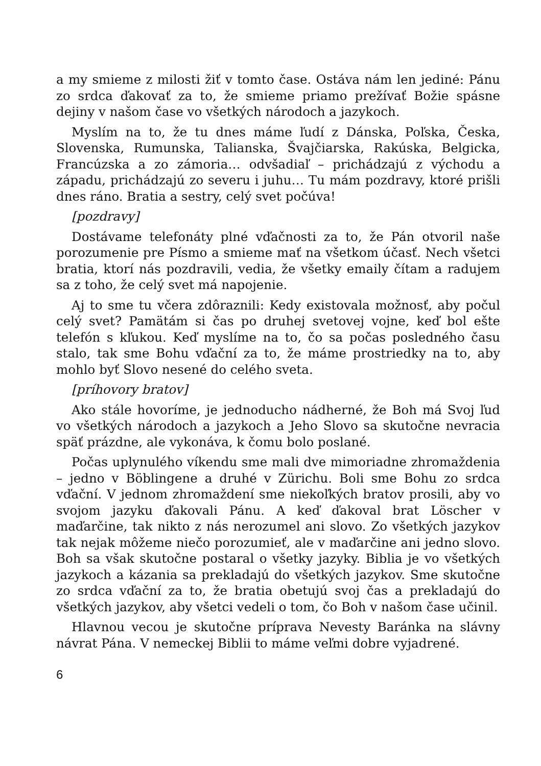a my smieme z milosti žiť v tomto čase. Ostáva nám len jediné: Pánu zo srdca ďakovať za to, že smieme priamo prežívať Božie spásne dejiny v našom čase vo všetkých národoch a jazykoch.
Myslím na to, že tu dnes máme ľudí z Dánska, Poľska, Česka, Slovenska, Rumunska, Talianska, Švajčiarska, Rakúska, Belgicka, Francúzska a zo zámoria… odvšadiaľ – prichádzajú z východu a západu, prichádzajú zo severu i juhu… Tu mám pozdravy, ktoré prišli dnes ráno. Bratia a sestry, celý svet počúva!
[pozdravy]
Dostávame telefonáty plné vďačnosti za to, že Pán otvoril naše porozumenie pre Písmo a smieme mať na všetkom účasť. Nech všetci bratia, ktorí nás pozdravili, vedia, že všetky emaily čítam a radujem sa z toho, že celý svet má napojenie.
Aj to sme tu včera zdôraznili: Kedy existovala možnosť, aby počul celý svet? Pamätám si čas po druhej svetovej vojne, keď bol ešte telefón s kľukou. Keď myslíme na to, čo sa počas posledného času stalo, tak sme Bohu vďační za to, že máme prostriedky na to, aby mohlo byť Slovo nesené do celého sveta.
[príhovory bratov]
Ako stále hovoríme, je jednoducho nádherné, že Boh má Svoj ľud vo všetkých národoch a jazykoch a Jeho Slovo sa skutočne nevracia späť prázdne, ale vykonáva, k čomu bolo poslané.
Počas uplynulého víkendu sme mali dve mimoriadne zhromaždenia – jedno v Böblingene a druhé v Zürichu. Boli sme Bohu zo srdca vďační. V jednom zhromaždení sme niekoľkých bratov prosili, aby vo svojom jazyku ďakovali Pánu. A keď ďakoval brat Löscher v maďarčine, tak nikto z nás nerozumel ani slovo. Zo všetkých jazykov tak nejak môžeme niečo porozumieť, ale v maďarčine ani jedno slovo. Boh sa však skutočne postaral o všetky jazyky. Biblia je vo všetkých jazykoch a kázania sa prekladajú do všetkých jazykov. Sme skutočne zo srdca vďační za to, že bratia obetujú svoj čas a prekladajú do všetkých jazykov, aby všetci vedeli o tom, čo Boh v našom čase učinil.
Hlavnou vecou je skutočne príprava Nevesty Baránka na slávny návrat Pána. V nemeckej Biblii to máme veľmi dobre vyjadrené.
6